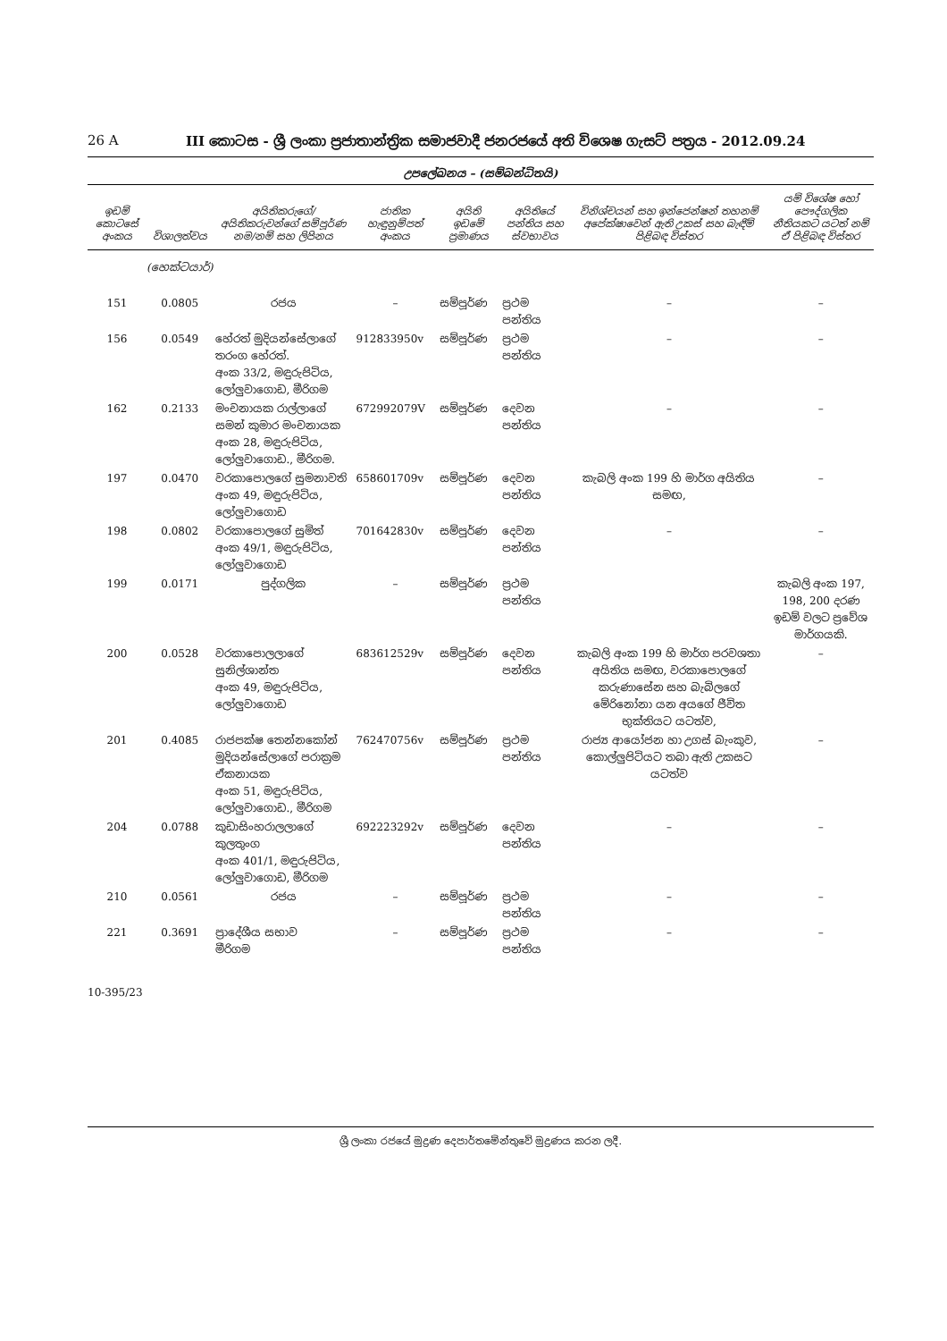26 A III කොටස - ශ්‍රී ලංකා ප්‍රජාතාන්ත්‍රික සමාජවාදී ජනරජයේ අති විශෙෂ ගැසට් පත්‍රය - 2012.09.24
උපලේඛනය – (සම්බන්ධිතයි)
| ඉඩම් කොටසේ අංකය | විශාලත්වය | අයිතිකරුගේ/අයිතිකරුවන්ගේ සම්පූර්ණ නම/නම් සහ ලිපිනය | ජාතික හැඳුනුම්පත් අංකය | අයිති ඉඩමේ ප්‍රමාණය | අයිතියේ පන්තිය සහ ස්වභාවය | විනිශ්චයන් සහ ඉන්ජෙන්ෂන් තහනම් අපේක්ෂාවෙන් ඇති උකස් සහ බැඳීම් පිළිබඳ විස්තර | යම් විශේෂ හෝ පෞද්ගලික නීතියකට යටත් නම් ඒ පිළිබඳ විස්තර |
| --- | --- | --- | --- | --- | --- | --- | --- |
| | (හෙක්ටයාර්) | | | | | | |
| 151 | 0.0805 | රජය | – | සම්පූර්ණ | ප්‍රථම පන්තිය | – | – |
| 156 | 0.0549 | හේරත් මුදියන්සේලාගේ තරංග හේරත්. අංක 33/2, මඳුරුපිටිය, ලෝලුවාගොඩ, මීරිගම | 912833950v | සම්පූර්ණ | ප්‍රථම පන්තිය | – | – |
| 162 | 0.2133 | මංචනායක රාල්ලාගේ සමන් කුමාර මංචනායක අංක 28, මඳුරුපිටිය, ලෝලුවාගොඩ., මීරිගම. | 672992079V | සම්පූර්ණ | දෙවන පන්තිය | – | – |
| 197 | 0.0470 | වරකාපොලගේ සුමනාවති අංක 49, මඳුරුපිටිය, ලෝලුවාගොඩ | 658601709v | සම්පූර්ණ | දෙවන පන්තිය | කැබලි අංක 199 හි මාර්ග අයිතිය සමඟ, | – |
| 198 | 0.0802 | වරකාපොලගේ සුමිත් අංක 49/1, මඳුරුපිටිය, ලෝලුවාගොඩ | 701642830v | සම්පූර්ණ | දෙවන පන්තිය | – | – |
| 199 | 0.0171 | පුද්ගලික | – | සම්පූර්ණ | ප්‍රථම පන්තිය | | කැබලි අංක 197, 198, 200 දරණ ඉඩම් වලට ප්‍රවේශ මාර්ගයකි. |
| 200 | 0.0528 | වරකාපොලලාගේ සුනිල්ශාන්ත අංක 49, මඳුරුපිටිය, ලෝලුවාගොඩ | 683612529v | සම්පූර්ණ | දෙවන පන්තිය | කැබලි අංක 199 හි මාර්ග පරවශතා අයිතිය සමඟ, වරකාපොලගේ කරුණාසේන සහ බැබිලගේ මේරිනෝනා යන අයගේ ජීවිත භුක්තියට යටත්ව, | – |
| 201 | 0.4085 | රාජපක්ෂ තෙන්නකෝන් මුදියන්සේලාගේ පරාක්‍රම ඒකනායක අංක 51, මඳුරුපිටිය, ලෝලුවාගොඩ., මීරිගම | 762470756v | සම්පූර්ණ | ප්‍රථම පන්තිය | රාජ්‍ය ආයෝජන හා උගස් බැංකුව, කොල්ලුපිටියට තබා ඇති උකසට යටත්ව | – |
| 204 | 0.0788 | කුඩාසිංහරාලලාගේ කුලතුංග අංක 401/1, මඳුරුපිටිය, ලෝලුවාගොඩ, මීරිගම | 692223292v | සම්පූර්ණ | දෙවන පන්තිය | – | – |
| 210 | 0.0561 | රජය | – | සම්පූර්ණ | ප්‍රථම පන්තිය | – | – |
| 221 | 0.3691 | ප්‍රාදේශීය සභාව මීරිගම | – | සම්පූර්ණ | ප්‍රථම පන්තිය | – | – |
10-395/23
ශ්‍රී ලංකා රජයේ මුද්‍රණ දෙපාර්තමේන්තුවේ මුද්‍රණය කරන ලදී.